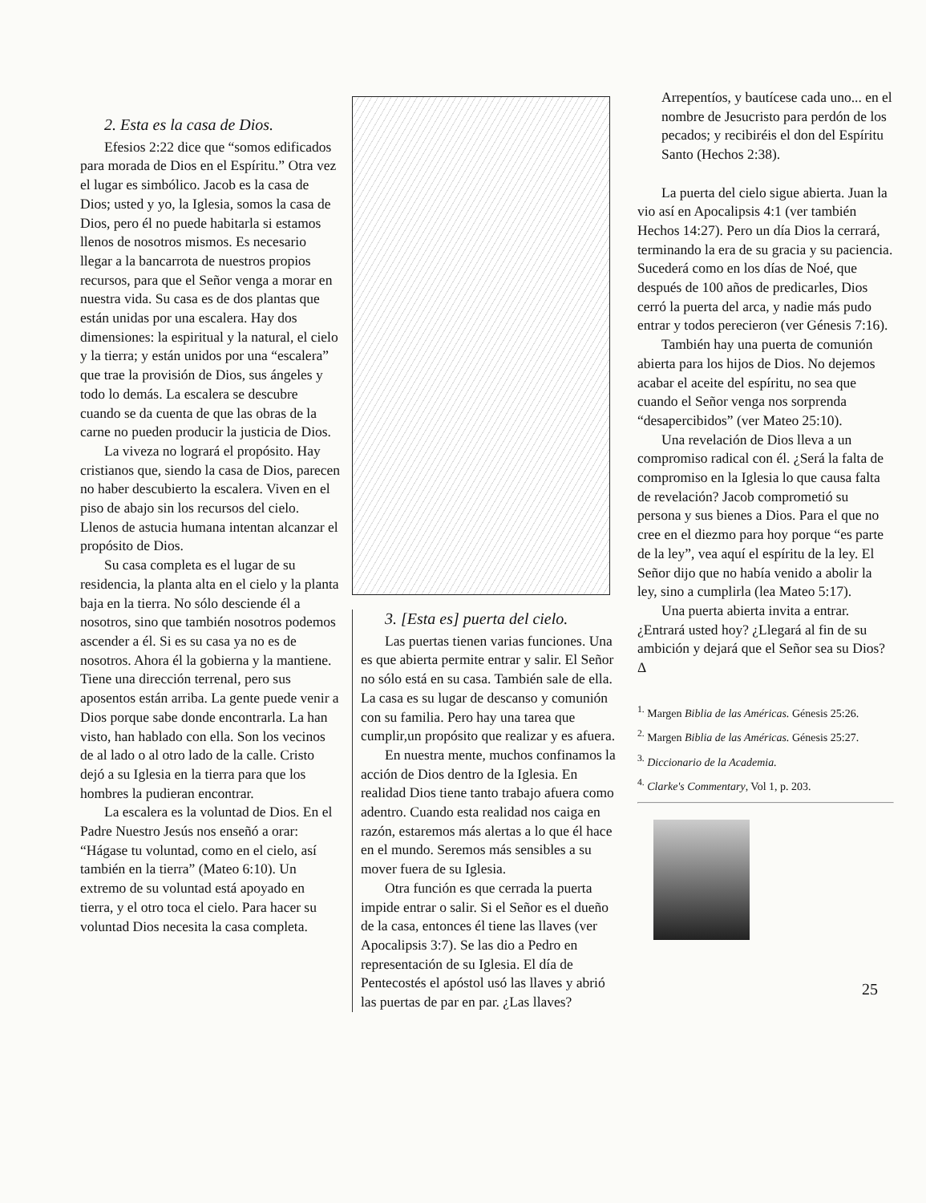2. Esta es la casa de Dios.
Efesios 2:22 dice que “somos edificados para morada de Dios en el Espíritu.” Otra vez el lugar es simbólico. Jacob es la casa de Dios; usted y yo, la Iglesia, somos la casa de Dios, pero él no puede habitarla si estamos llenos de nosotros mismos. Es necesario llegar a la bancarrota de nuestros propios recursos, para que el Señor venga a morar en nuestra vida. Su casa es de dos plantas que están unidas por una escalera. Hay dos dimensiones: la espiritual y la natural, el cielo y la tierra; y están unidos por una “escalera” que trae la provisión de Dios, sus ángeles y todo lo demás. La escalera se descubre cuando se da cuenta de que las obras de la carne no pueden producir la justicia de Dios.
La viveza no logrará el propósito. Hay cristianos que, siendo la casa de Dios, parecen no haber descubierto la escalera. Viven en el piso de abajo sin los recursos del cielo. Llenos de astucia humana intentan alcanzar el propósito de Dios.
Su casa completa es el lugar de su residencia, la planta alta en el cielo y la planta baja en la tierra. No sólo desciende él a nosotros, sino que también nosotros podemos ascender a él. Si es su casa ya no es de nosotros. Ahora él la gobierna y la mantiene. Tiene una dirección terrenal, pero sus aposentos están arriba. La gente puede venir a Dios porque sabe donde encontrarla. La han visto, han hablado con ella. Son los vecinos de al lado o al otro lado de la calle. Cristo dejó a su Iglesia en la tierra para que los hombres la pudieran encontrar.
La escalera es la voluntad de Dios. En el Padre Nuestro Jesús nos enseñó a orar: “Hágase tu voluntad, como en el cielo, así también en la tierra” (Mateo 6:10). Un extremo de su voluntad está apoyado en tierra, y el otro toca el cielo. Para hacer su voluntad Dios necesita la casa completa.
3. [Esta es] puerta del cielo.
Las puertas tienen varias funciones. Una es que abierta permite entrar y salir. El Señor no sólo está en su casa. También sale de ella. La casa es su lugar de descanso y comunión con su familia. Pero hay una tarea que cumplir,un propósito que realizar y es afuera.
En nuestra mente, muchos confinamos la acción de Dios dentro de la Iglesia. En realidad Dios tiene tanto trabajo afuera como adentro. Cuando esta realidad nos caiga en razón, estaremos más alertas a lo que él hace en el mundo. Seremos más sensibles a su mover fuera de su Iglesia.
Otra función es que cerrada la puerta impide entrar o salir. Si el Señor es el dueño de la casa, entonces él tiene las llaves (ver Apocalipsis 3:7). Se las dio a Pedro en representación de su Iglesia. El día de Pentecostés el apóstol usó las llaves y abrió las puertas de par en par. ¿Las llaves?
Arrepentíos, y bautícese cada uno... en el nombre de Jesucristo para perdón de los pecados; y recibiréis el don del Espíritu Santo (Hechos 2:38).
La puerta del cielo sigue abierta. Juan la vio así en Apocalipsis 4:1 (ver también Hechos 14:27). Pero un día Dios la cerrará, terminando la era de su gracia y su paciencia. Sucederá como en los días de Noé, que después de 100 años de predicarles, Dios cerró la puerta del arca, y nadie más pudo entrar y todos perecieron (ver Génesis 7:16).
También hay una puerta de comunión abierta para los hijos de Dios. No dejemos acabar el aceite del espíritu, no sea que cuando el Señor venga nos sorprenda “desapercibidos” (ver Mateo 25:10).
Una revelación de Dios lleva a un compromiso radical con él. ¿Será la falta de compromiso en la Iglesia lo que causa falta de revelación? Jacob comprometió su persona y sus bienes a Dios. Para el que no cree en el diezmo para hoy porque “es parte de la ley”, vea aquí el espíritu de la ley. El Señor dijo que no había venido a abolir la ley, sino a cumplirla (lea Mateo 5:17).
Una puerta abierta invita a entrar. ¿Entrará usted hoy? ¿Llegará al fin de su ambición y dejará que el Señor sea su Dios? Δ
<sup>1.</sup> Margen Biblia de las Américas. Génesis 25:26.
<sup>2.</sup> Margen Biblia de las Américas. Génesis 25:27.
<sup>3.</sup> Diccionario de la Academia.
<sup>4.</sup> Clarke's Commentary, Vol 1, p. 203.
25